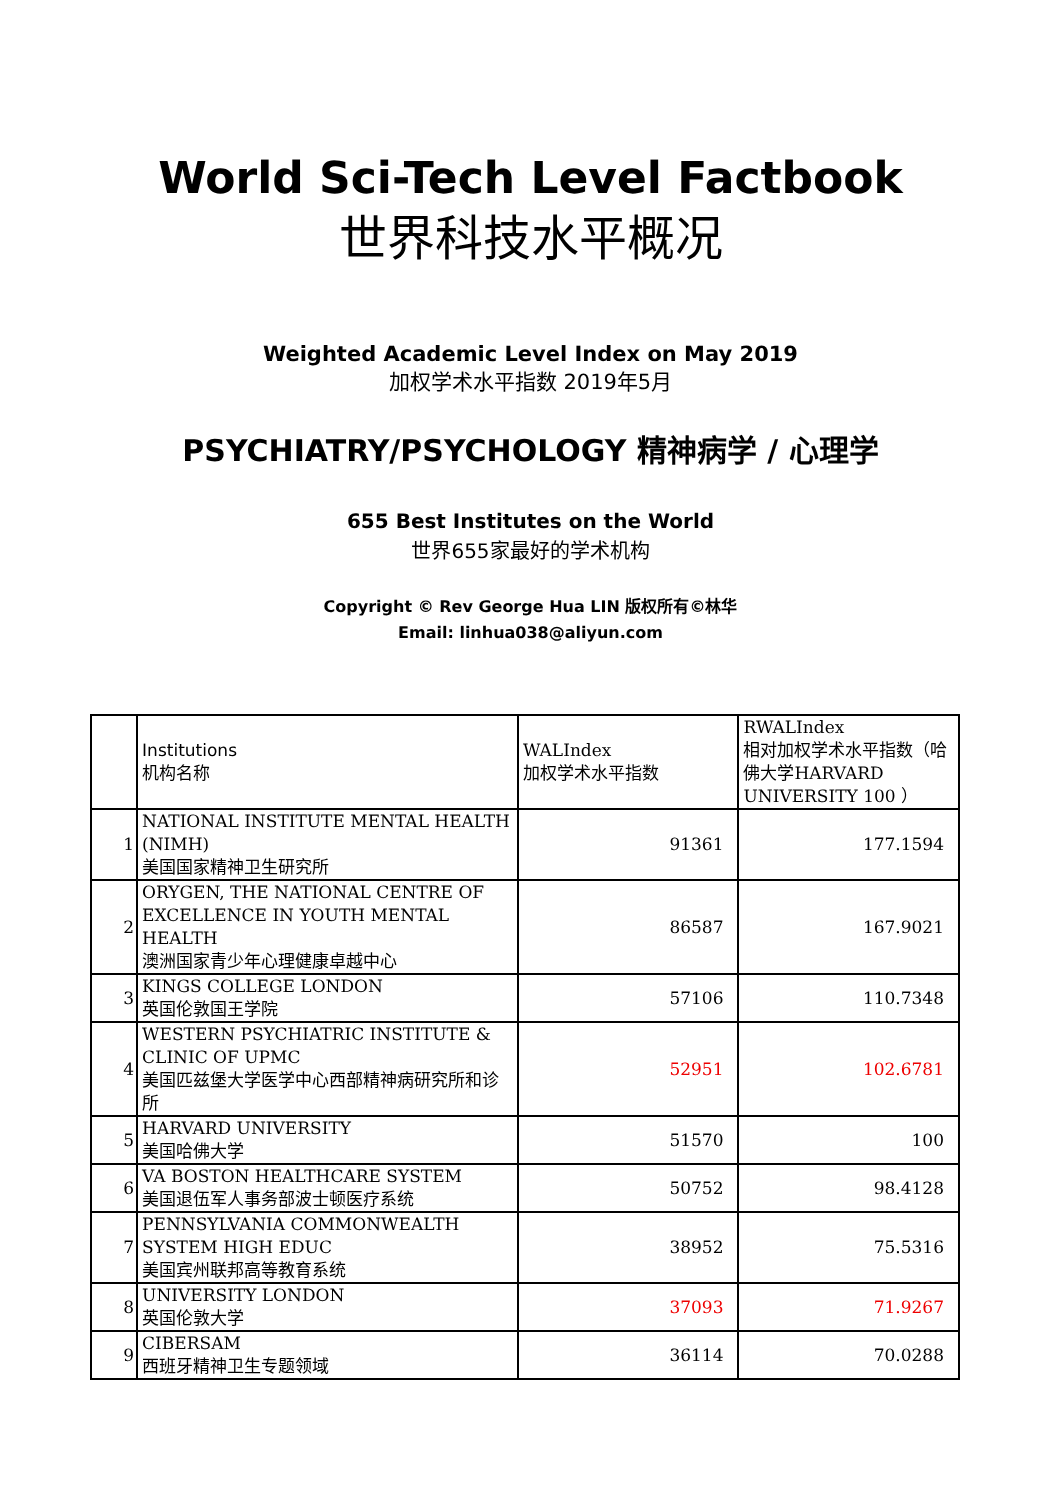World Sci-Tech Level Factbook
世界科技水平概况
Weighted Academic Level Index on May 2019
加权学术水平指数 2019年5月
PSYCHIATRY/PSYCHOLOGY 精神病学 / 心理学
655 Best Institutes on the World
世界655家最好的学术机构
Copyright © Rev George Hua LIN 版权所有©林华
Email: linhua038@aliyun.com
| | Institutions 机构名称 | WALIndex 加权学术水平指数 | RWALIndex 相对加权学术水平指数（哈佛大学HARVARD UNIVERSITY 100 ） |
| --- | --- | --- | --- |
| 1 | NATIONAL INSTITUTE MENTAL HEALTH (NIMH) 美国国家精神卫生研究所 | 91361 | 177.1594 |
| 2 | ORYGEN, THE NATIONAL CENTRE OF EXCELLENCE IN YOUTH MENTAL HEALTH 澳洲国家青少年心理健康卓越中心 | 86587 | 167.9021 |
| 3 | KINGS COLLEGE LONDON 英国伦敦国王学院 | 57106 | 110.7348 |
| 4 | WESTERN PSYCHIATRIC INSTITUTE & CLINIC OF UPMC 美国匹兹堡大学医学中心西部精神病研究所和诊所 | 52951 | 102.6781 |
| 5 | HARVARD UNIVERSITY 美国哈佛大学 | 51570 | 100 |
| 6 | VA BOSTON HEALTHCARE SYSTEM 美国退伍军人事务部波士顿医疗系统 | 50752 | 98.4128 |
| 7 | PENNSYLVANIA COMMONWEALTH SYSTEM HIGH EDUC 美国宾州联邦高等教育系统 | 38952 | 75.5316 |
| 8 | UNIVERSITY LONDON 英国伦敦大学 | 37093 | 71.9267 |
| 9 | CIBERSAM 西班牙精神卫生专题领域 | 36114 | 70.0288 |